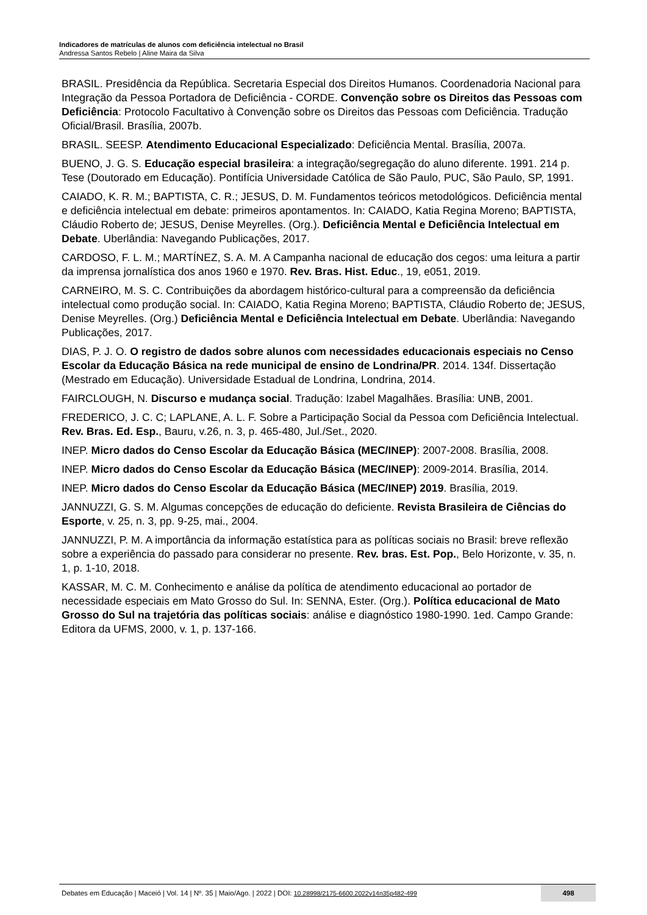Indicadores de matrículas de alunos com deficiência intelectual no Brasil
Andressa Santos Rebelo | Aline Maira da Silva
BRASIL. Presidência da República. Secretaria Especial dos Direitos Humanos. Coordenadoria Nacional para Integração da Pessoa Portadora de Deficiência - CORDE. Convenção sobre os Direitos das Pessoas com Deficiência: Protocolo Facultativo à Convenção sobre os Direitos das Pessoas com Deficiência. Tradução Oficial/Brasil. Brasília, 2007b.
BRASIL. SEESP. Atendimento Educacional Especializado: Deficiência Mental. Brasília, 2007a.
BUENO, J. G. S. Educação especial brasileira: a integração/segregação do aluno diferente. 1991. 214 p. Tese (Doutorado em Educação). Pontifícia Universidade Católica de São Paulo, PUC, São Paulo, SP, 1991.
CAIADO, K. R. M.; BAPTISTA, C. R.; JESUS, D. M. Fundamentos teóricos metodológicos. Deficiência mental e deficiência intelectual em debate: primeiros apontamentos. In: CAIADO, Katia Regina Moreno; BAPTISTA, Cláudio Roberto de; JESUS, Denise Meyrelles. (Org.). Deficiência Mental e Deficiência Intelectual em Debate. Uberlândia: Navegando Publicações, 2017.
CARDOSO, F. L. M.; MARTÍNEZ, S. A. M. A Campanha nacional de educação dos cegos: uma leitura a partir da imprensa jornalística dos anos 1960 e 1970. Rev. Bras. Hist. Educ., 19, e051, 2019.
CARNEIRO, M. S. C. Contribuições da abordagem histórico-cultural para a compreensão da deficiência intelectual como produção social. In: CAIADO, Katia Regina Moreno; BAPTISTA, Cláudio Roberto de; JESUS, Denise Meyrelles. (Org.) Deficiência Mental e Deficiência Intelectual em Debate. Uberlândia: Navegando Publicações, 2017.
DIAS, P. J. O. O registro de dados sobre alunos com necessidades educacionais especiais no Censo Escolar da Educação Básica na rede municipal de ensino de Londrina/PR. 2014. 134f. Dissertação (Mestrado em Educação). Universidade Estadual de Londrina, Londrina, 2014.
FAIRCLOUGH, N. Discurso e mudança social. Tradução: Izabel Magalhães. Brasília: UNB, 2001.
FREDERICO, J. C. C; LAPLANE, A. L. F. Sobre a Participação Social da Pessoa com Deficiência Intelectual. Rev. Bras. Ed. Esp., Bauru, v.26, n. 3, p. 465-480, Jul./Set., 2020.
INEP. Micro dados do Censo Escolar da Educação Básica (MEC/INEP): 2007-2008. Brasília, 2008.
INEP. Micro dados do Censo Escolar da Educação Básica (MEC/INEP): 2009-2014. Brasília, 2014.
INEP. Micro dados do Censo Escolar da Educação Básica (MEC/INEP) 2019. Brasília, 2019.
JANNUZZI, G. S. M. Algumas concepções de educação do deficiente. Revista Brasileira de Ciências do Esporte, v. 25, n. 3, pp. 9-25, mai., 2004.
JANNUZZI, P. M. A importância da informação estatística para as políticas sociais no Brasil: breve reflexão sobre a experiência do passado para considerar no presente. Rev. bras. Est. Pop., Belo Horizonte, v. 35, n. 1, p. 1-10, 2018.
KASSAR, M. C. M. Conhecimento e análise da política de atendimento educacional ao portador de necessidade especiais em Mato Grosso do Sul. In: SENNA, Ester. (Org.). Política educacional de Mato Grosso do Sul na trajetória das políticas sociais: análise e diagnóstico 1980-1990. 1ed. Campo Grande: Editora da UFMS, 2000, v. 1, p. 137-166.
Debates em Educação | Maceió | Vol. 14 | Nº. 35 | Maio/Ago. | 2022 | DOI: 10.28998/2175-6600.2022v14n35p482-499
498